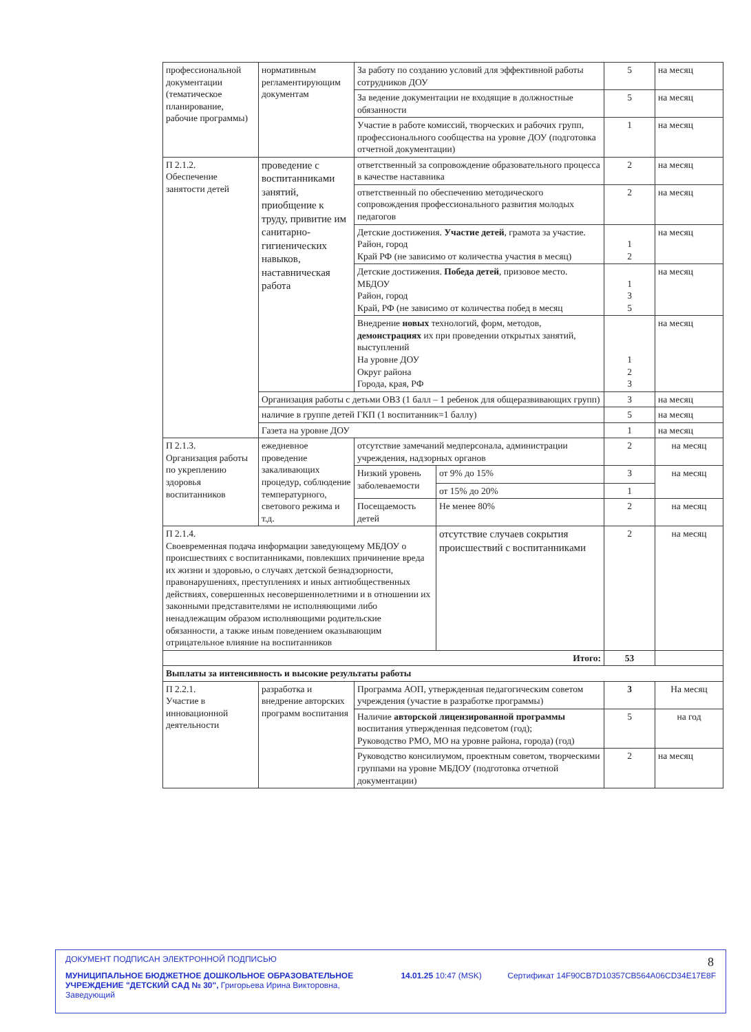| профессиональной документации (тематическое планирование, рабочие программы) | нормативным регламентирующим документам | За работу по созданию условий для эффективной работы сотрудников ДОУ | | 5 | на месяц |
| | | За ведение документации не входящие в должностные обязанности | | 5 | на месяц |
| | | Участие в работе комиссий, творческих и рабочих групп, профессионального сообщества на уровне ДОУ (подготовка отчетной документации) | | 1 | на месяц |
| П 2.1.2. Обеспечение занятости детей | проведение с воспитанниками занятий, приобщение к труду, привитие им санитарно-гигиенических навыков, наставническая работа | ответственный за сопровождение образовательного процесса в качестве наставника | | 2 | на месяц |
| | | ответственный по обеспечению методического сопровождения профессионального развития молодых педагогов | | 2 | на месяц |
| | | Детские достижения. Участие детей , грамота за участие. Район, город Край РФ (не зависимо от количества участия в месяц) | | 1 2 | на месяц |
| | | Детские достижения. Победа детей , призовое место. МБДОУ Район, город Край, РФ (не зависимо от количества побед в месяц | | 1 3 5 | на месяц |
| | | Внедрение новых технологий, форм, методов, демонстрациях их при проведении открытых занятий, выступлений На уровне ДОУ Округ района Города, края, РФ | | 1 2 3 | на месяц |
| | Организация работы с детьми ОВЗ (1 балл – 1 ребенок для общеразвивающих групп) | | | 3 | на месяц |
| | наличие в группе детей ГКП (1 воспитанник=1 баллу) | | | 5 | на месяц |
| | Газета на уровне ДОУ | | | 1 | на месяц |
| П 2.1.3. Организация работы по укреплению здоровья воспитанников | ежедневное проведение закаливающих процедур, соблюдение температурного, светового режима и т.д. | отсутствие замечаний медперсонала, администрации учреждения, надзорных органов | | 2 | на месяц |
| | | Низкий уровень заболеваемости | от 9% до 15% | 3 | на месяц |
| | | | от 15% до 20% | 1 | |
| | | Посещаемость детей | Не менее 80% | 2 | на месяц |
| П 2.1.4. Своевременная подача информации заведующему МБДОУ о происшествиях с воспитанниками, повлекших причинение вреда их жизни и здоровью, о случаях детской безнадзорности, правонарушениях, преступлениях и иных антиобщественных действиях, совершенных несовершеннолетними и в отношении их законными представителями не исполняющими либо ненадлежащим образом исполняющими родительские обязанности, а также иным поведением оказывающим отрицательное влияние на воспитанников | | | отсутствие случаев сокрытия происшествий с воспитанниками | 2 | на месяц |
| Итого: | | | | 53 | |
| Выплаты за интенсивность и высокие результаты работы | | | | | |
| П 2.2.1. Участие в инновационной деятельности | разработка и внедрение авторских программ воспитания | Программа АОП, утвержденная педагогическим советом учреждения (участие в разработке программы) | | 3 | На месяц |
| | | Наличие авторской лицензированной программы воспитания утвержденная педсоветом (год); Руководство РМО, МО на уровне района, города) (год) | | 5 | на год |
| | | Руководство консилиумом, проектным советом, творческими группами на уровне МБДОУ (подготовка отчетной документации) | | 2 | на месяц |
8
ДОКУМЕНТ ПОДПИСАН ЭЛЕКТРОННОЙ ПОДПИСЬЮ
МУНИЦИПАЛЬНОЕ БЮДЖЕТНОЕ ДОШКОЛЬНОЕ ОБРАЗОВАТЕЛЬНОЕ УЧРЕЖДЕНИЕ "ДЕТСКИЙ САД № 30", Григорьева Ирина Викторовна, Заведующий
14.01.25 10:47 (MSK) Сертификат 14F90CB7D10357CB564A06CD34E17E8F